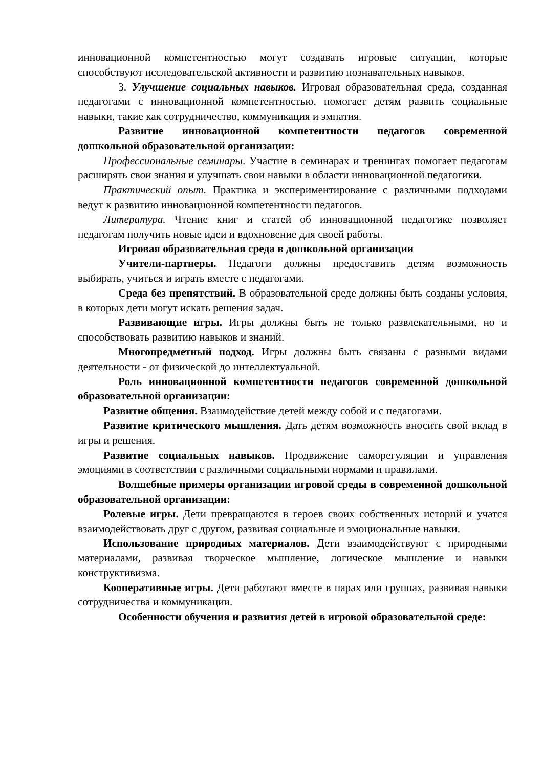инновационной компетентностью могут создавать игровые ситуации, которые способствуют исследовательской активности и развитию познавательных навыков.
3. Улучшение социальных навыков. Игровая образовательная среда, созданная педагогами с инновационной компетентностью, помогает детям развить социальные навыки, такие как сотрудничество, коммуникация и эмпатия.
Развитие инновационной компетентности педагогов современной дошкольной образовательной организации:
Профессиональные семинары. Участие в семинарах и тренингах помогает педагогам расширять свои знания и улучшать свои навыки в области инновационной педагогики.
Практический опыт. Практика и экспериментирование с различными подходами ведут к развитию инновационной компетентности педагогов.
Литература. Чтение книг и статей об инновационной педагогике позволяет педагогам получить новые идеи и вдохновение для своей работы.
Игровая образовательная среда в дошкольной организации
Учители-партнеры. Педагоги должны предоставить детям возможность выбирать, учиться и играть вместе с педагогами.
Среда без препятствий. В образовательной среде должны быть созданы условия, в которых дети могут искать решения задач.
Развивающие игры. Игры должны быть не только развлекательными, но и способствовать развитию навыков и знаний.
Многопредметный подход. Игры должны быть связаны с разными видами деятельности - от физической до интеллектуальной.
Роль инновационной компетентности педагогов современной дошкольной образовательной организации:
Развитие общения. Взаимодействие детей между собой и с педагогами.
Развитие критического мышления. Дать детям возможность вносить свой вклад в игры и решения.
Развитие социальных навыков. Продвижение саморегуляции и управления эмоциями в соответствии с различными социальными нормами и правилами.
Волшебные примеры организации игровой среды в современной дошкольной образовательной организации:
Ролевые игры. Дети превращаются в героев своих собственных историй и учатся взаимодействовать друг с другом, развивая социальные и эмоциональные навыки.
Использование природных материалов. Дети взаимодействуют с природными материалами, развивая творческое мышление, логическое мышление и навыки конструктивизма.
Кооперативные игры. Дети работают вместе в парах или группах, развивая навыки сотрудничества и коммуникации.
Особенности обучения и развития детей в игровой образовательной среде: